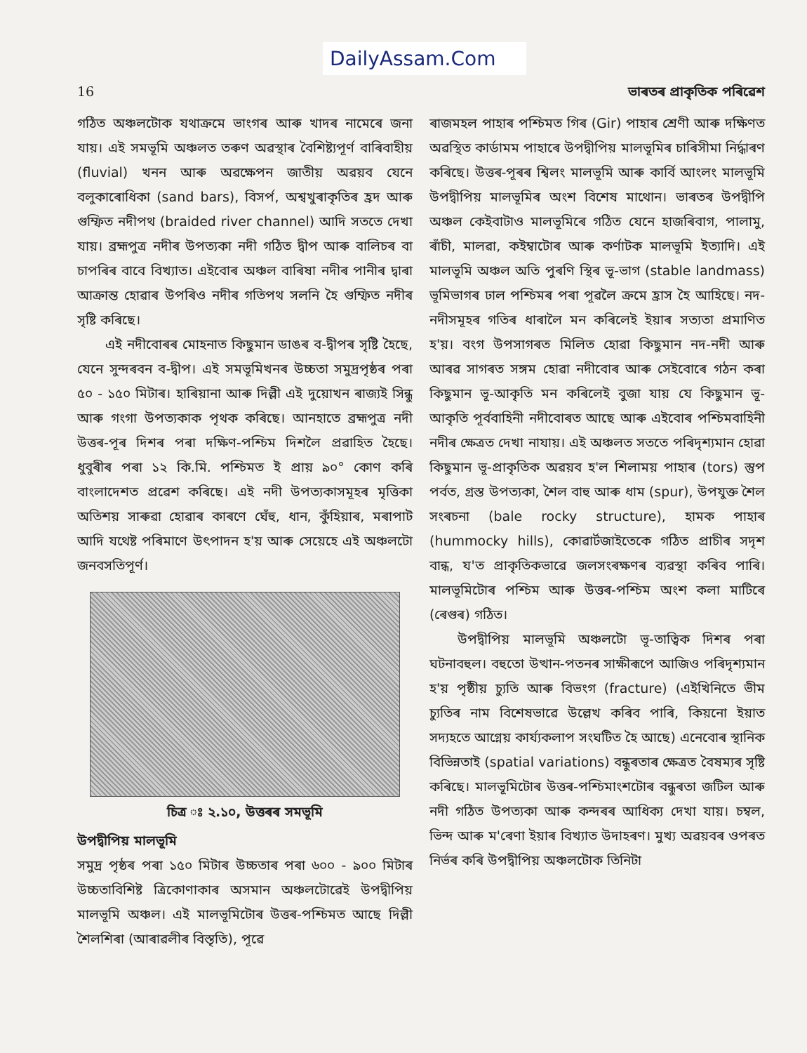DailyAssam.Com
16 ভাৰতৰ প্ৰাকৃতিক পৰিৱেশ
গঠিত অঞ্চলটোক যথাক্ৰমে ভাংগৰ আৰু খাদৰ নামেৰে জনা যায়। এই সমভূমি অঞ্চলত তৰুণ অৱস্থাৰ বৈশিষ্ট্যপূৰ্ণ বাৰিবাহীয় (fluvial) খনন আৰু অৱক্ষেপন জাতীয় অৱয়ব যেনে বলুকাৰোধিকা (sand bars), বিসৰ্প, অশ্বখুৰাকৃতিৰ হ্ৰদ আৰু গুম্ফিত নদীপথ (braided river channel) আদি সততে দেখা যায়। ব্ৰহ্মপুত্ৰ নদীৰ উপত্যকা নদী গঠিত দ্বীপ আৰু বালিচৰ বা চাপৰিৰ বাবে বিখ্যাত। এইবোৰ অঞ্চল বাৰিষা নদীৰ পানীৰ দ্বাৰা আক্ৰান্ত হোৱাৰ উপৰিও নদীৰ গতিপথ সলনি হৈ গুম্ফিত নদীৰ সৃষ্টি কৰিছে।
এই নদীবোৰৰ মোহনাত কিছুমান ডাঙৰ ব-দ্বীপৰ সৃষ্টি হৈছে, যেনে সুন্দৰবন ব-দ্বীপ। এই সমভূমিখনৰ উচ্চতা সমুদ্ৰপৃষ্ঠৰ পৰা ৫০ - ১৫০ মিটাৰ। হাৰিয়ানা আৰু দিল্লী এই দুয়োখন ৰাজ্যই সিন্ধু আৰু গংগা উপত্যকাক পৃথক কৰিছে। আনহাতে ব্ৰহ্মপুত্ৰ নদী উত্তৰ-পূৰ দিশৰ পৰা দক্ষিণ-পশ্চিম দিশলৈ প্ৰৱাহিত হৈছে। ধুবুৰীৰ পৰা ১২ কি.মি. পশ্চিমত ই প্ৰায় ৯০° কোণ কৰি বাংলাদেশত প্ৰৱেশ কৰিছে। এই নদী উপত্যকাসমূহৰ মৃত্তিকা অতিশয় সাৰুৱা হোৱাৰ কাৰণে ঘেঁহু, ধান, কুঁহিয়াৰ, মৰাপাট আদি যথেষ্ট পৰিমাণে উৎপাদন হ'য় আৰু সেয়েহে এই অঞ্চলটো জনবসতিপূৰ্ণ।
চিত্ৰ ঃ ২.১০, উত্তৰৰ সমভূমি
উপদ্বীপিয় মালভূমি
সমুদ্ৰ পৃষ্ঠৰ পৰা ১৫০ মিটাৰ উচ্চতাৰ পৰা ৬০০ - ৯০০ মিটাৰ উচ্চতাবিশিষ্ট ত্ৰিকোণাকাৰ অসমান অঞ্চলটোৱেই উপদ্বীপিয় মালভূমি অঞ্চল। এই মালভূমিটোৰ উত্তৰ-পশ্চিমত আছে দিল্লী শৈলশিৰা (আৰাৱলীৰ বিস্তৃতি), পূৱে
ৰাজমহল পাহাৰ পশ্চিমত গিৰ (Gir) পাহাৰ শ্ৰেণী আৰু দক্ষিণত অৱস্থিত কাৰ্ডামম পাহাৰে উপদ্বীপিয় মালভূমিৰ চাৰিসীমা নিৰ্দ্ধাৰণ কৰিছে। উত্তৰ-পূৰৰ শ্বিলং মালভূমি আৰু কাৰ্বি আংলং মালভূমি উপদ্বীপিয় মালভূমিৰ অংশ বিশেষ মাথোন। ভাৰতৰ উপদ্বীপি অঞ্চল কেইবাটাও মালভূমিৰে গঠিত যেনে হাজৰিবাগ, পালামু, ৰাঁচী, মালৱা, কইম্বাটোৰ আৰু কৰ্ণাটক মালভূমি ইত্যাদি। এই মালভূমি অঞ্চল অতি পুৰণি স্থিৰ ভূ-ভাগ (stable landmass) ভূমিভাগৰ ঢাল পশ্চিমৰ পৰা পূৱলৈ ক্ৰমে হ্ৰাস হৈ আহিছে। নদ-নদীসমূহৰ গতিৰ ধাৰালৈ মন কৰিলেই ইয়াৰ সত্যতা প্ৰমাণিত হ'য়। বংগ উপসাগৰত মিলিত হোৱা কিছুমান নদ-নদী আৰু আৰৱ সাগৰত সঙ্গম হোৱা নদীবোৰ আৰু সেইবোৰে গঠন কৰা কিছুমান ভূ-আকৃতি মন কৰিলেই বুজা যায় যে কিছুমান ভূ-আকৃতি পূৰ্ববাহিনী নদীবোৰত আছে আৰু এইবোৰ পশ্চিমবাহিনী নদীৰ ক্ষেত্ৰত দেখা নাযায়। এই অঞ্চলত সততে পৰিদৃশ্যমান হোৱা কিছুমান ভূ-প্ৰাকৃতিক অৱয়ব হ'ল শিলাময় পাহাৰ (tors) স্তুপ পৰ্বত, গ্ৰস্ত উপত্যকা, শৈল বাহু আৰু ধাম (spur), উপযুক্ত শৈল সংৰচনা (bale rocky structure), হামক পাহাৰ (hummocky hills), কোৱাৰ্টজাইতেকে গঠিত প্ৰাচীৰ সদৃশ বান্ধ, য'ত প্ৰাকৃতিকভাৱে জলসংৰক্ষণৰ ব্যৱস্থা কৰিব পাৰি। মালভূমিটোৰ পশ্চিম আৰু উত্তৰ-পশ্চিম অংশ কলা মাটিৰে (ৰেগুৰ) গঠিত।
উপদ্বীপিয় মালভূমি অঞ্চলটো ভূ-তাত্বিক দিশৰ পৰা ঘটনাবহুল। বহুতো উত্থান-পতনৰ সাক্ষীৰূপে আজিও পৰিদৃশ্যমান হ'য় পৃষ্ঠীয় চ্যুতি আৰু বিভংগ (fracture) (এইখিনিতে ভীম চ্যুতিৰ নাম বিশেষভাৱে উল্লেখ কৰিব পাৰি, কিয়নো ইয়াত সদ্যহতে আগ্নেয় কাৰ্য্যকলাপ সংঘটিত হৈ আছে) এনেবোৰ স্থানিক বিভিন্নতাই (spatial variations) বন্ধুৰতাৰ ক্ষেত্ৰত বৈষম্যৰ সৃষ্টি কৰিছে। মালভূমিটোৰ উত্তৰ-পশ্চিমাংশটোৰ বন্ধুৰতা জটিল আৰু নদী গঠিত উপত্যকা আৰু কন্দৰৰ আধিক্য দেখা যায়। চম্বল, ভিন্দ আৰু ম'ৰেণা ইয়াৰ বিখ্যাত উদাহৰণ। মুখ্য অৱয়বৰ ওপৰত নিৰ্ভৰ কৰি উপদ্বীপিয় অঞ্চলটোক তিনিটা